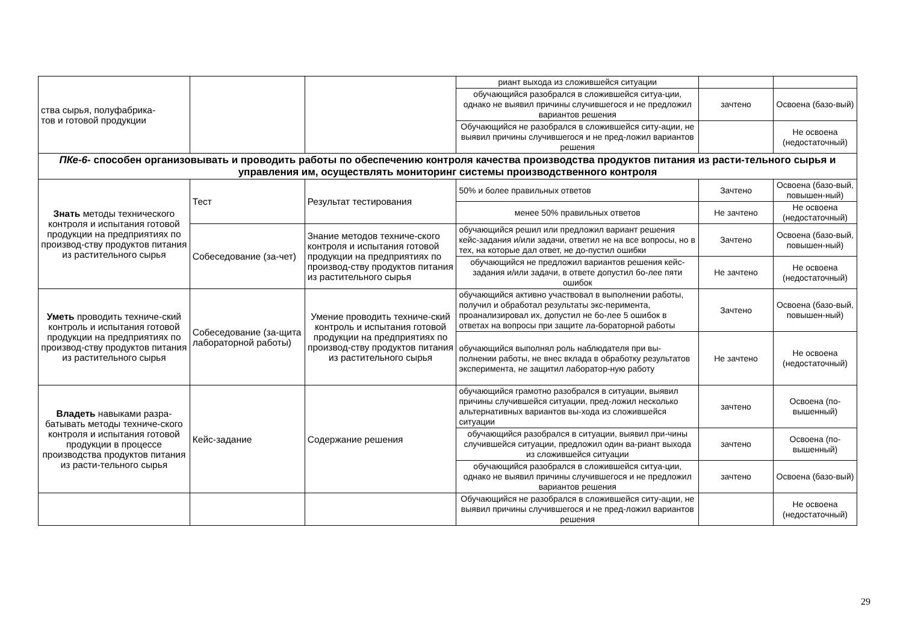| ства сырья, полуфабрика- тов и готовой продукции | | | риант выхода из сложившейся ситуации | | |
| | | | обучающийся разобрался в сложившейся ситуа-ции, однако не выявил причины случившегося и не предложил вариантов решения | зачтено | Освоена (базо-вый) |
| | | | Обучающийся не разобрался в сложившейся ситу-ации, не выявил причины случившегося и не пред-ложил вариантов решения | | Не освоена (недостаточный) |
| ПКе-6- способен организовывать и проводить работы по обеспечению контроля качества производства продуктов питания из расти-тельного сырья и управления им, осуществлять мониторинг системы производственного контроля | | | | | |
| Знать методы технического контроля и испытания готовой продукции на предприятиях по производ-ству продуктов питания из растительного сырья | Тест | Результат тестирования | 50% и более правильных ответов | Зачтено | Освоена (базо-вый, повышен-ный) |
| | | | менее 50% правильных ответов | Не зачтено | Не освоена (недостаточный) |
| | Собеседование (за-чет) | Знание методов техниче-ского контроля и испытания готовой продукции на предприятиях по производ-ству продуктов питания из растительного сырья | обучающийся решил или предложил вариант решения кейс-задания и/или задачи, ответил не на все вопросы, но в тех, на которые дал ответ, не до-пустил ошибки | Зачтено | Освоена (базо-вый, повышен-ный) |
| | | | обучающийся не предложил вариантов решения кейс-задания и/или задачи, в ответе допустил бо-лее пяти ошибок | Не зачтено | Не освоена (недостаточный) |
| Уметь проводить техниче-ский контроль и испытания готовой продукции на предприятиях по производ-ству продуктов питания из растительного сырья | Собеседование (за-щита лабораторной работы) | Умение проводить техниче-ский контроль и испытания готовой продукции на предприятиях по производ-ству продуктов питания из растительного сырья | обучающийся активно участвовал в выполнении работы, получил и обработал результаты экс-перимента, проанализировал их, допустил не бо-лее 5 ошибок в ответах на вопросы при защите ла-бораторной работы | Зачтено | Освоена (базо-вый, повышен-ный) |
| | | | обучающийся выполнял роль наблюдателя при вы-полнении работы, не внес вклада в обработку результатов эксперимента, не защитил лаборатор-ную работу | Не зачтено | Не освоена (недостаточный) |
| Владеть навыками разра-батывать методы техниче-ского контроля и испытания готовой продукции в процессе производства продуктов питания из расти-тельного сырья | Кейс-задание | Содержание решения | обучающийся грамотно разобрался в ситуации, выявил причины случившейся ситуации, пред-ложил несколько альтернативных вариантов вы-хода из сложившейся ситуации | зачтено | Освоена (по-вышенный) |
| | | | обучающийся разобрался в ситуации, выявил при-чины случившейся ситуации, предложил один ва-риант выхода из сложившейся ситуации | зачтено | Освоена (по-вышенный) |
| | | | обучающийся разобрался в сложившейся ситуа-ции, однако не выявил причины случившегося и не предложил вариантов решения | зачтено | Освоена (базо-вый) |
| | | | Обучающийся не разобрался в сложившейся ситу-ации, не выявил причины случившегося и не пред-ложил вариантов решения | | Не освоена (недостаточный) |
29